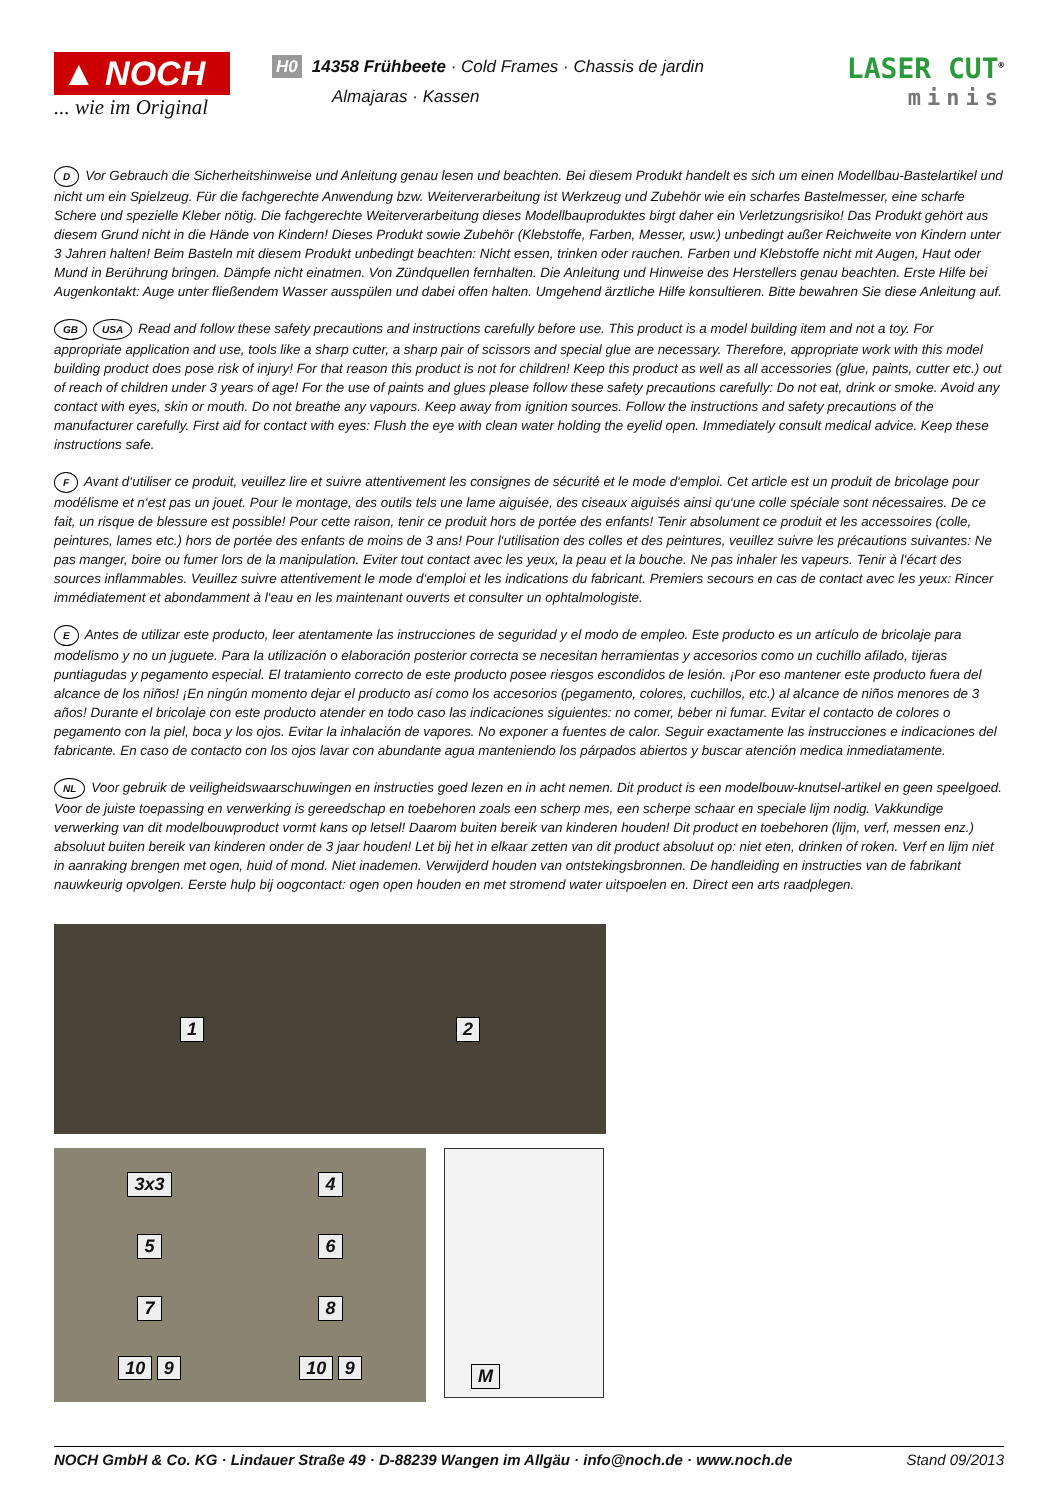▲ NOCH
... wie im Original
H0 14358 Frühbeete · Cold Frames · Chassis de jardin
Almajaras · Kassen
LASER CUT<sup>®</sup>
minis
D Vor Gebrauch die Sicherheitshinweise und Anleitung genau lesen und beachten. Bei diesem Produkt handelt es sich um einen Modellbau-Bastelartikel und nicht um ein Spielzeug. Für die fachgerechte Anwendung bzw. Weiterverarbeitung ist Werkzeug und Zubehör wie ein scharfes Bastelmesser, eine scharfe Schere und spezielle Kleber nötig. Die fachgerechte Weiterverarbeitung dieses Modellbauproduktes birgt daher ein Verletzungsrisiko! Das Produkt gehört aus diesem Grund nicht in die Hände von Kindern! Dieses Produkt sowie Zubehör (Klebstoffe, Farben, Messer, usw.) unbedingt außer Reichweite von Kindern unter 3 Jahren halten! Beim Basteln mit diesem Produkt unbedingt beachten: Nicht essen, trinken oder rauchen. Farben und Klebstoffe nicht mit Augen, Haut oder Mund in Berührung bringen. Dämpfe nicht einatmen. Von Zündquellen fernhalten. Die Anleitung und Hinweise des Herstellers genau beachten. Erste Hilfe bei Augenkontakt: Auge unter fließendem Wasser ausspülen und dabei offen halten. Umgehend ärztliche Hilfe konsultieren. Bitte bewahren Sie diese Anleitung auf.
GB USA Read and follow these safety precautions and instructions carefully before use. This product is a model building item and not a toy. For appropriate application and use, tools like a sharp cutter, a sharp pair of scissors and special glue are necessary. Therefore, appropriate work with this model building product does pose risk of injury! For that reason this product is not for children! Keep this product as well as all accessories (glue, paints, cutter etc.) out of reach of children under 3 years of age! For the use of paints and glues please follow these safety precautions carefully: Do not eat, drink or smoke. Avoid any contact with eyes, skin or mouth. Do not breathe any vapours. Keep away from ignition sources. Follow the instructions and safety precautions of the manufacturer carefully. First aid for contact with eyes: Flush the eye with clean water holding the eyelid open. Immediately consult medical advice. Keep these instructions safe.
F Avant d‘utiliser ce produit, veuillez lire et suivre attentivement les consignes de sécurité et le mode d‘emploi. Cet article est un produit de bricolage pour modélisme et n‘est pas un jouet. Pour le montage, des outils tels une lame aiguisée, des ciseaux aiguisés ainsi qu‘une colle spéciale sont nécessaires. De ce fait, un risque de blessure est possible! Pour cette raison, tenir ce produit hors de portée des enfants! Tenir absolument ce produit et les accessoires (colle, peintures, lames etc.) hors de portée des enfants de moins de 3 ans! Pour l‘utilisation des colles et des peintures, veuillez suivre les précautions suivantes: Ne pas manger, boire ou fumer lors de la manipulation. Eviter tout contact avec les yeux, la peau et la bouche. Ne pas inhaler les vapeurs. Tenir à l‘écart des sources inflammables. Veuillez suivre attentivement le mode d‘emploi et les indications du fabricant. Premiers secours en cas de contact avec les yeux: Rincer immédiatement et abondamment à l‘eau en les maintenant ouverts et consulter un ophtalmologiste.
E Antes de utilizar este producto, leer atentamente las instrucciones de seguridad y el modo de empleo. Este producto es un artículo de bricolaje para modelismo y no un juguete. Para la utilización o elaboración posterior correcta se necesitan herramientas y accesorios como un cuchillo afilado, tijeras puntiagudas y pegamento especial. El tratamiento correcto de este producto posee riesgos escondidos de lesión. ¡Por eso mantener este producto fuera del alcance de los niños! ¡En ningún momento dejar el producto así como los accesorios (pegamento, colores, cuchillos, etc.) al alcance de niños menores de 3 años! Durante el bricolaje con este producto atender en todo caso las indicaciones siguientes: no comer, beber ni fumar. Evitar el contacto de colores o pegamento con la piel, boca y los ojos. Evitar la inhalación de vapores. No exponer a fuentes de calor. Seguir exactamente las instrucciones e indicaciones del fabricante. En caso de contacto con los ojos lavar con abundante agua manteniendo los párpados abiertos y buscar atención medica inmediatamente.
NL Voor gebruik de veiligheidswaarschuwingen en instructies goed lezen en in acht nemen. Dit product is een modelbouw-knutsel-artikel en geen speelgoed. Voor de juiste toepassing en verwerking is gereedschap en toebehoren zoals een scherp mes, een scherpe schaar en speciale lijm nodig. Vakkundige verwerking van dit modelbouwproduct vormt kans op letsel! Daarom buiten bereik van kinderen houden! Dit product en toebehoren (lijm, verf, messen enz.) absoluut buiten bereik van kinderen onder de 3 jaar houden! Let bij het in elkaar zetten van dit product absoluut op: niet eten, drinken of roken. Verf en lijm niet in aanraking brengen met ogen, huid of mond. Niet inademen. Verwijderd houden van ontstekingsbronnen. De handleiding en instructies van de fabrikant nauwkeurig opvolgen. Eerste hulp bij oogcontact: ogen open houden en met stromend water uitspoelen en. Direct een arts raadplegen.
1 2
3x3 4 5 6 7 8 10 9 10 9
M
NOCH GmbH & Co. KG · Lindauer Straße 49 · D-88239 Wangen im Allgäu · info@noch.de · www.noch.de Stand 09/2013